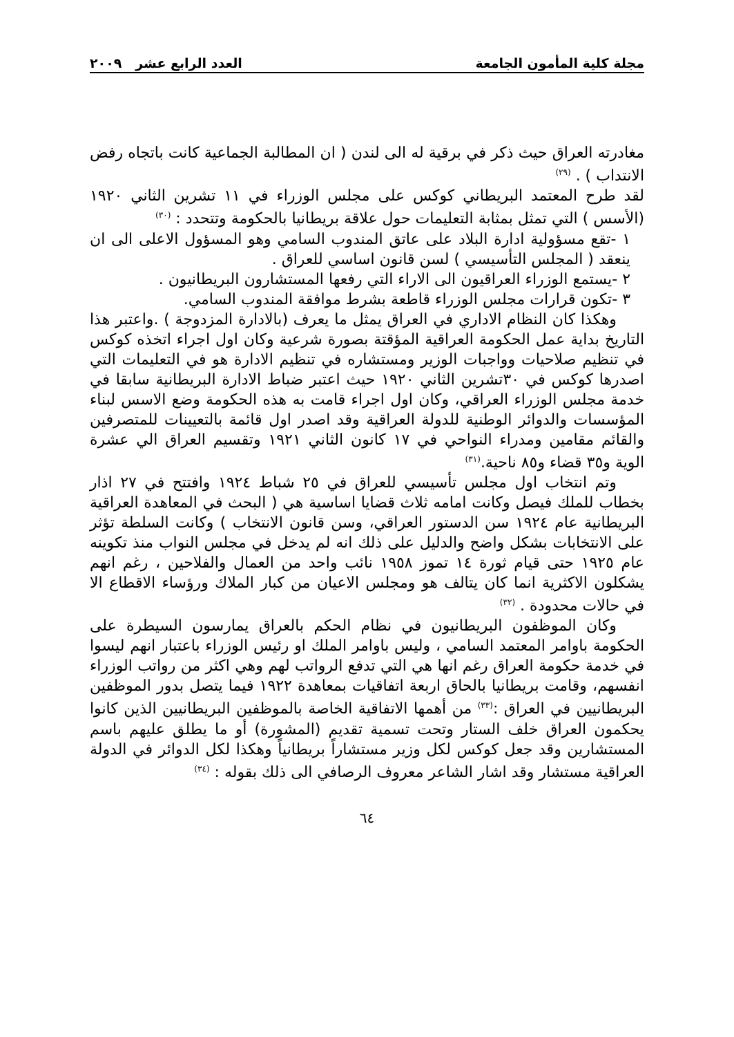مجلة كلية المأمون الجامعة العدد الرابع عشر ٢٠٠٩
مغادرته العراق حيث ذكر في برقية له الى لندن ( ان المطالبة الجماعية كانت باتجاه رفض الانتداب ) . <sup>(٢٩)</sup>
لقد طرح المعتمد البريطاني كوكس على مجلس الوزراء في ١١ تشرين الثاني ١٩٢٠ (الأسس ) التي تمثل بمثابة التعليمات حول علاقة بريطانيا بالحكومة وتتحدد : <sup>(٣٠)</sup>
١ -تقع مسؤولية ادارة البلاد على عاتق المندوب السامي وهو المسؤول الاعلى الى ان ينعقد ( المجلس التأسيسي ) لسن قانون اساسي للعراق .
٢ -يستمع الوزراء العراقيون الى الاراء التي رفعها المستشارون البريطانيون .
٣ -تكون قرارات مجلس الوزراء قاطعة بشرط موافقة المندوب السامي.
وهكذا كان النظام الاداري في العراق يمثل ما يعرف (بالادارة المزدوجة ) .واعتبر هذا التاريخ بداية عمل الحكومة العراقية المؤقتة بصورة شرعية وكان اول اجراء اتخذه كوكس في تنظيم صلاحيات وواجبات الوزير ومستشاره في تنظيم الادارة هو في التعليمات التي اصدرها كوكس في ٣٠تشرين الثاني ١٩٢٠ حيث اعتبر ضباط الادارة البريطانية سابقا في خدمة مجلس الوزراء العراقي، وكان اول اجراء قامت به هذه الحكومة وضع الاسس لبناء المؤسسات والدوائر الوطنية للدولة العراقية وقد اصدر اول قائمة بالتعيينات للمتصرفين والقائم مقامين ومدراء النواحي في ١٧ كانون الثاني ١٩٢١ وتقسيم العراق الي عشرة الوية و٣٥ قضاء و٨٥ ناحية.<sup>(٣١)</sup>
وتم انتخاب اول مجلس تأسيسي للعراق في ٢٥ شباط ١٩٢٤ وافتتح في ٢٧ اذار بخطاب للملك فيصل وكانت امامه ثلاث قضايا اساسية هي ( البحث في المعاهدة العراقية البريطانية عام ١٩٢٤ سن الدستور العراقي، وسن قانون الانتخاب ) وكانت السلطة تؤثر على الانتخابات بشكل واضح والدليل على ذلك انه لم يدخل في مجلس النواب منذ تكوينه عام ١٩٢٥ حتى قيام ثورة ١٤ تموز ١٩٥٨ نائب واحد من العمال والفلاحين ، رغم انهم يشكلون الاكثرية انما كان يتالف هو ومجلس الاعيان من كبار الملاك ورؤساء الاقطاع الا في حالات محدودة . <sup>(٣٢)</sup>
وكان الموظفون البريطانيون في نظام الحكم بالعراق يمارسون السيطرة على الحكومة باوامر المعتمد السامي ، وليس باوامر الملك او رئيس الوزراء باعتبار انهم ليسوا في خدمة حكومة العراق رغم انها هي التي تدفع الرواتب لهم وهي اكثر من رواتب الوزراء انفسهم، وقامت بريطانيا بالحاق اربعة اتفاقيات بمعاهدة ١٩٢٢ فيما يتصل بدور الموظفين البريطانيين في العراق :<sup>(٣٣)</sup> من أهمها الاتفاقية الخاصة بالموظفين البريطانيين الذين كانوا يحكمون العراق خلف الستار وتحت تسمية تقديم (المشورة) أو ما يطلق عليهم باسم المستشارين وقد جعل كوكس لكل وزير مستشاراً بريطانياً وهكذا لكل الدوائر في الدولة العراقية مستشار وقد اشار الشاعر معروف الرصافي الى ذلك بقوله : <sup>(٣٤)</sup>
٦٤